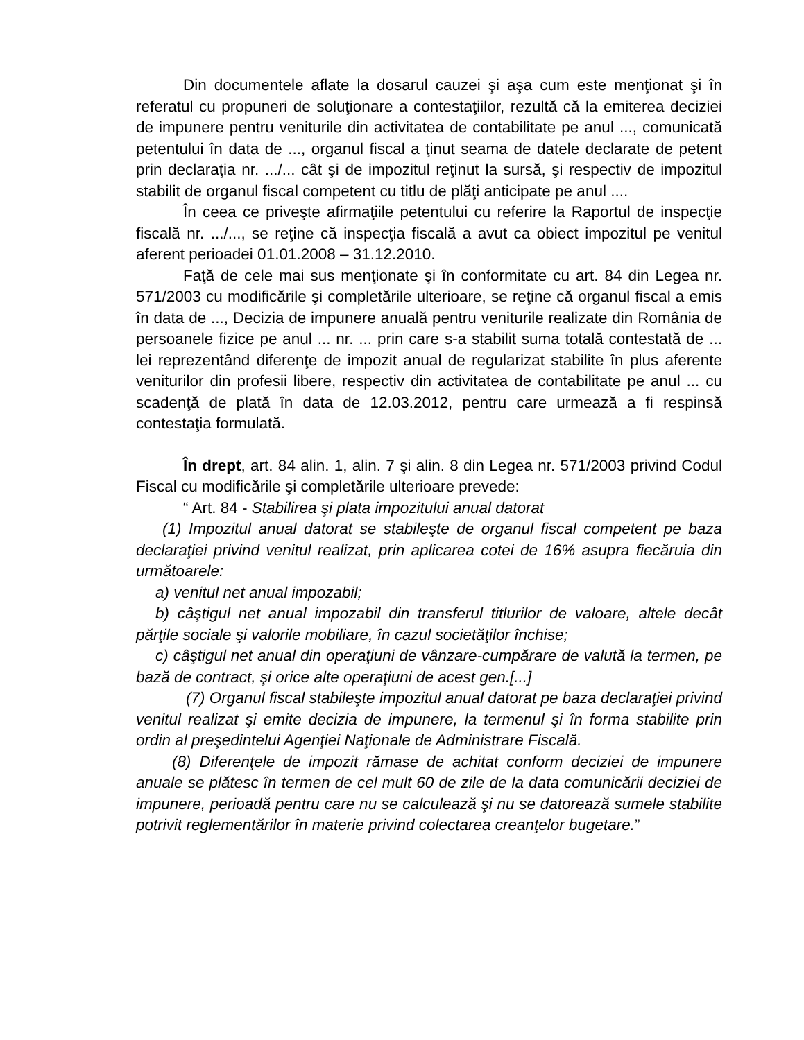Din documentele aflate la dosarul cauzei şi aşa cum este menţionat şi în referatul cu propuneri de soluţionare a contestaţiilor, rezultă că la emiterea deciziei de impunere pentru veniturile din activitatea de contabilitate pe anul ..., comunicată petentului în data de ..., organul fiscal a ţinut seama de datele declarate de petent prin declaraţia nr. .../... cât şi de impozitul reţinut la sursă, şi respectiv de impozitul stabilit de organul fiscal competent cu titlu de plăţi anticipate pe anul ....
În ceea ce priveşte afirmaţiile petentului cu referire la Raportul de inspecţie fiscală nr. .../..., se reţine că inspecţia fiscală a avut ca obiect impozitul pe venitul aferent perioadei 01.01.2008 – 31.12.2010.
Faţă de cele mai sus menţionate şi în conformitate cu art. 84 din Legea nr. 571/2003 cu modificările şi completările ulterioare, se reţine că organul fiscal a emis în data de ..., Decizia de impunere anuală pentru veniturile realizate din România de persoanele fizice pe anul ... nr. ... prin care s-a stabilit suma totală contestată de ... lei reprezentând diferenţe de impozit anual de regularizat stabilite în plus aferente veniturilor din profesii libere, respectiv din activitatea de contabilitate pe anul ... cu scadenţă de plată în data de 12.03.2012, pentru care urmează a fi respinsă contestaţia formulată.
În drept, art. 84 alin. 1, alin. 7 şi alin. 8 din Legea nr. 571/2003 privind Codul Fiscal cu modificările şi completările ulterioare prevede:
“ Art. 84 - Stabilirea şi plata impozitului anual datorat
(1) Impozitul anual datorat se stabileşte de organul fiscal competent pe baza declaraţiei privind venitul realizat, prin aplicarea cotei de 16% asupra fiecăruia din următoarele:
a) venitul net anual impozabil;
b) câştigul net anual impozabil din transferul titlurilor de valoare, altele decât părţile sociale şi valorile mobiliare, în cazul societăţilor închise;
c) câştigul net anual din operaţiuni de vânzare-cumpărare de valută la termen, pe bază de contract, şi orice alte operaţiuni de acest gen.[...]
(7) Organul fiscal stabileşte impozitul anual datorat pe baza declaraţiei privind venitul realizat şi emite decizia de impunere, la termenul şi în forma stabilite prin ordin al preşedintelui Agenţiei Naţionale de Administrare Fiscală.
(8) Diferenţele de impozit rămase de achitat conform deciziei de impunere anuale se plătesc în termen de cel mult 60 de zile de la data comunicării deciziei de impunere, perioadă pentru care nu se calculează şi nu se datorează sumele stabilite potrivit reglementărilor în materie privind colectarea creanţelor bugetare.”